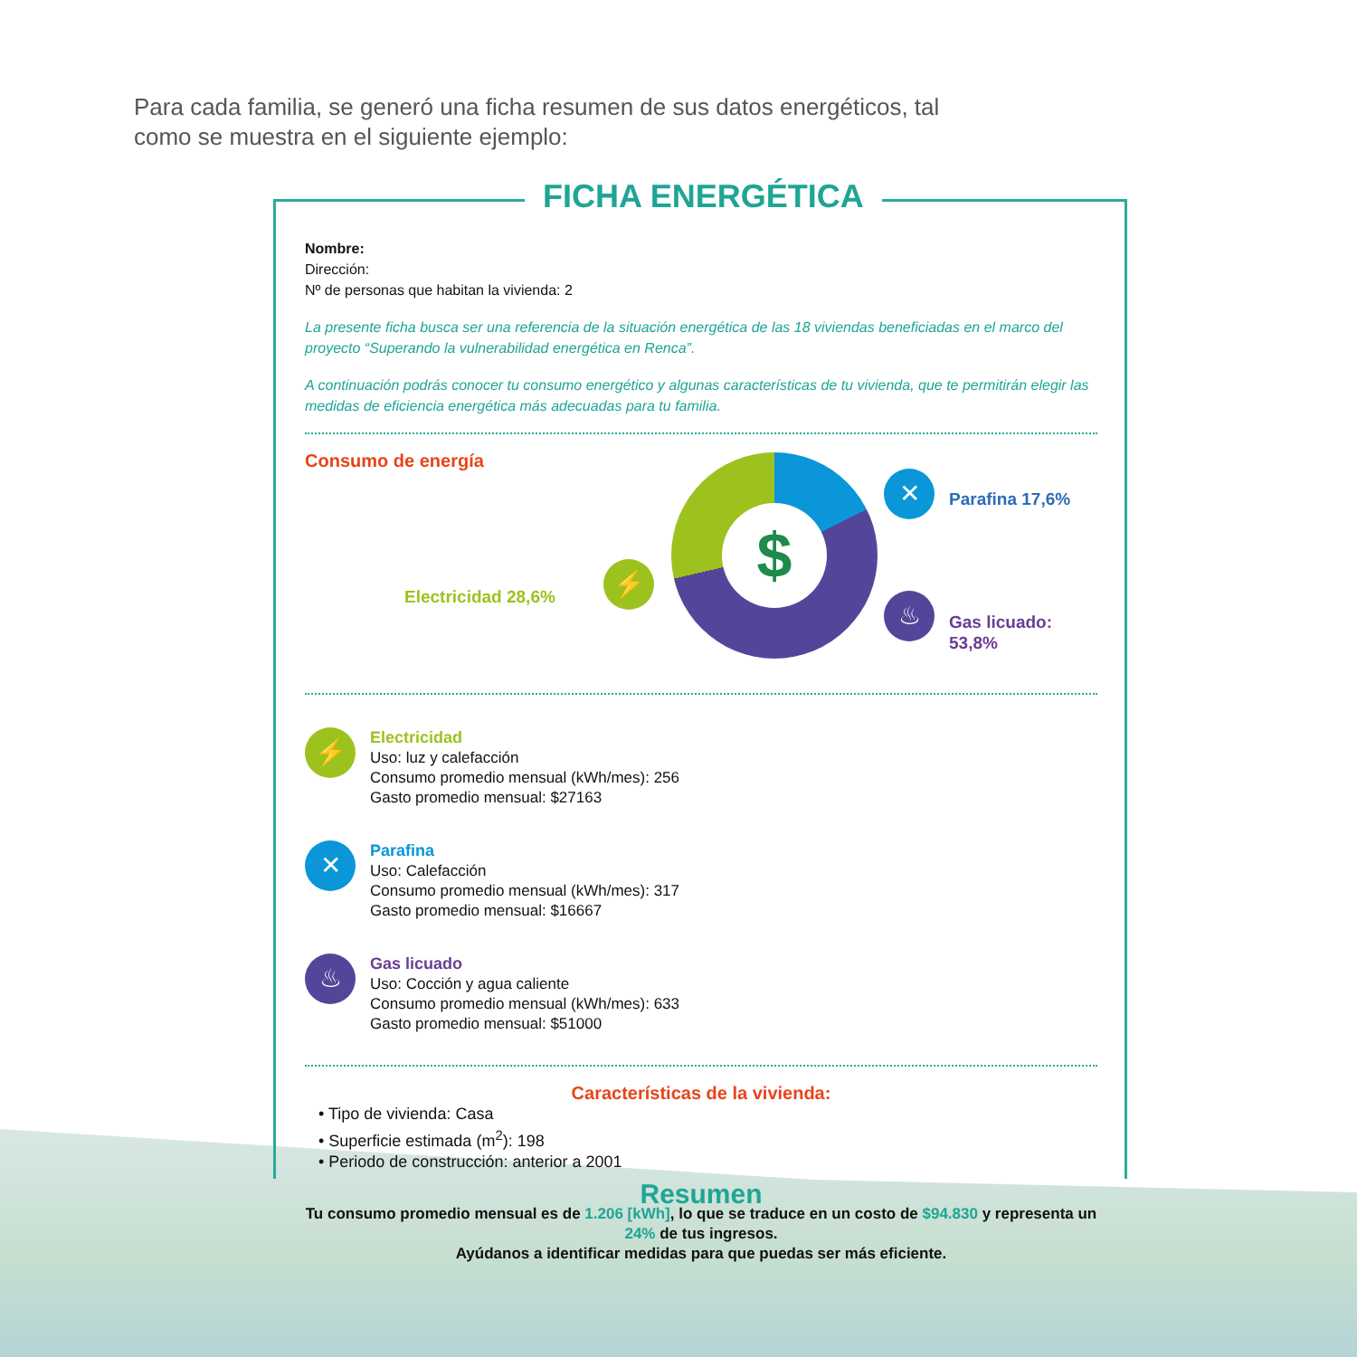Para cada familia, se generó una ficha resumen de sus datos energéticos, tal como se muestra en el siguiente ejemplo:
Nombre:
Dirección:
Nº de personas que habitan la vivienda: 2
La presente ficha busca ser una referencia de la situación energética de las 18 viviendas beneficiadas en el marco del proyecto “Superando la vulnerabilidad energética en Renca”.
A continuación podrás conocer tu consumo energético y algunas características de tu vivienda, que te permitirán elegir las medidas de eficiencia energética más adecuadas para tu familia.
Consumo de energía
Electricidad 28,6%
⚡
$
✕ Parafina 17,6%
♨
Gas licuado: 53,8%
⚡
Electricidad
Uso: luz y calefacción
Consumo promedio mensual (kWh/mes): 256
Gasto promedio mensual: $27163
✕
Parafina
Uso: Calefacción
Consumo promedio mensual (kWh/mes): 317
Gasto promedio mensual: $16667
♨
Gas licuado
Uso: Cocción y agua caliente
Consumo promedio mensual (kWh/mes): 633
Gasto promedio mensual: $51000
Características de la vivienda:
• Tipo de vivienda: Casa
• Superficie estimada (m<sup>2</sup>): 198
• Periodo de construcción: anterior a 2001
Resumen
Tu consumo promedio mensual es de 1.206 [kWh], lo que se traduce en un costo de $94.830 y representa un 24% de tus ingresos.
Ayúdanos a identificar medidas para que puedas ser más eficiente.
FICHA ENERGÉTICA